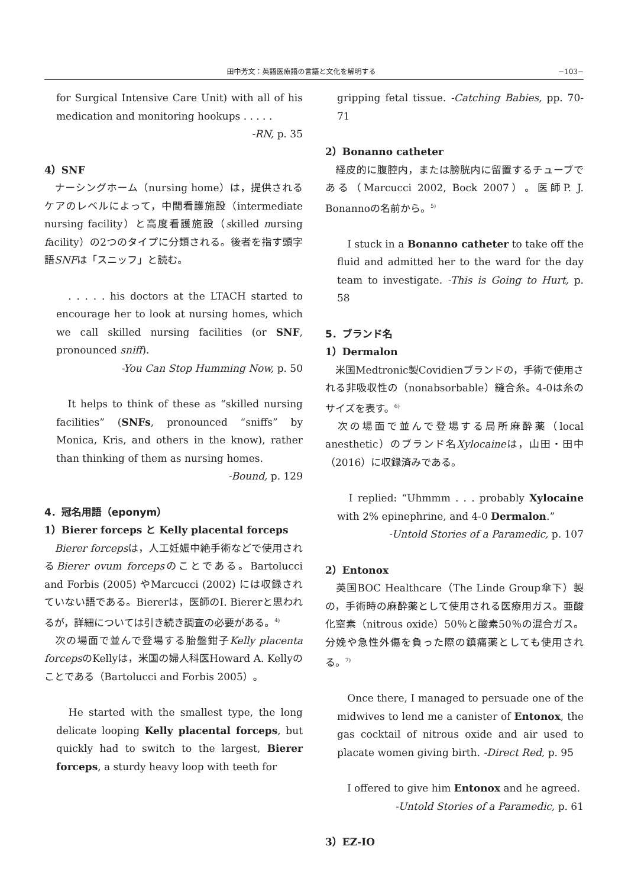田中芳文：英語医療語の言語と文化を解明する −103−
for Surgical Intensive Care Unit) with all of his medication and monitoring hookups . . . . .
-RN, p. 35
4）SNF
　ナーシングホーム（nursing home）は，提供されるケアのレベルによって，中間看護施設（intermediate nursing facility）と高度看護施設（skilled nursing facility）の2つのタイプに分類される。後者を指す頭字語SNFは「スニッフ」と読む。
　. . . . . his doctors at the LTACH started to encourage her to look at nursing homes, which we call skilled nursing facilities (or SNF, pronounced sniff).
-You Can Stop Humming Now, p. 50
　It helps to think of these as “skilled nursing facilities” (SNFs, pronounced “sniffs” by Monica, Kris, and others in the know), rather than thinking of them as nursing homes.
-Bound, p. 129
4．冠名用語（eponym）
1）Bierer forceps と Kelly placental forceps
　Bierer forcepsは，人工妊娠中絶手術などで使用されるBierer ovum forcepsのことである。Bartolucci and Forbis (2005) やMarcucci (2002) には収録されていない語である。Biererは，医師のI. Biererと思われるが，詳細については引き続き調査の必要がある。<sup>4)</sup>
　次の場面で並んで登場する胎盤鉗子Kelly placenta forcepsのKellyは，米国の婦人科医Howard A. Kellyのことである（Bartolucci and Forbis 2005）。
　He started with the smallest type, the long delicate looping Kelly placental forceps, but quickly had to switch to the largest, Bierer forceps, a sturdy heavy loop with teeth for
gripping fetal tissue. -Catching Babies, pp. 70-71
2）Bonanno catheter
　経皮的に腹腔内，または膀胱内に留置するチューブである（Marcucci 2002, Bock 2007）。医師P. J. Bonannoの名前から。<sup>5)</sup>
　I stuck in a Bonanno catheter to take off the fluid and admitted her to the ward for the day team to investigate. -This is Going to Hurt, p. 58
5．ブランド名
1）Dermalon
　米国Medtronic製Covidienブランドの，手術で使用される非吸収性の（nonabsorbable）縫合糸。4-0は糸のサイズを表す。<sup>6)</sup>
　次の場面で並んで登場する局所麻酔薬（local anesthetic）のブランド名Xylocaineは，山田・田中（2016）に収録済みである。
　I replied: “Uhmmm . . . probably Xylocaine with 2% epinephrine, and 4-0 Dermalon.”
-Untold Stories of a Paramedic, p. 107
2）Entonox
　英国BOC Healthcare（The Linde Group傘下）製の，手術時の麻酔薬として使用される医療用ガス。亜酸化窒素（nitrous oxide）50％と酸素50％の混合ガス。分娩や急性外傷を負った際の鎮痛薬としても使用される。<sup>7)</sup>
　Once there, I managed to persuade one of the midwives to lend me a canister of Entonox, the gas cocktail of nitrous oxide and air used to placate women giving birth. -Direct Red, p. 95
　I offered to give him Entonox and he agreed.
-Untold Stories of a Paramedic, p. 61
3）EZ-IO